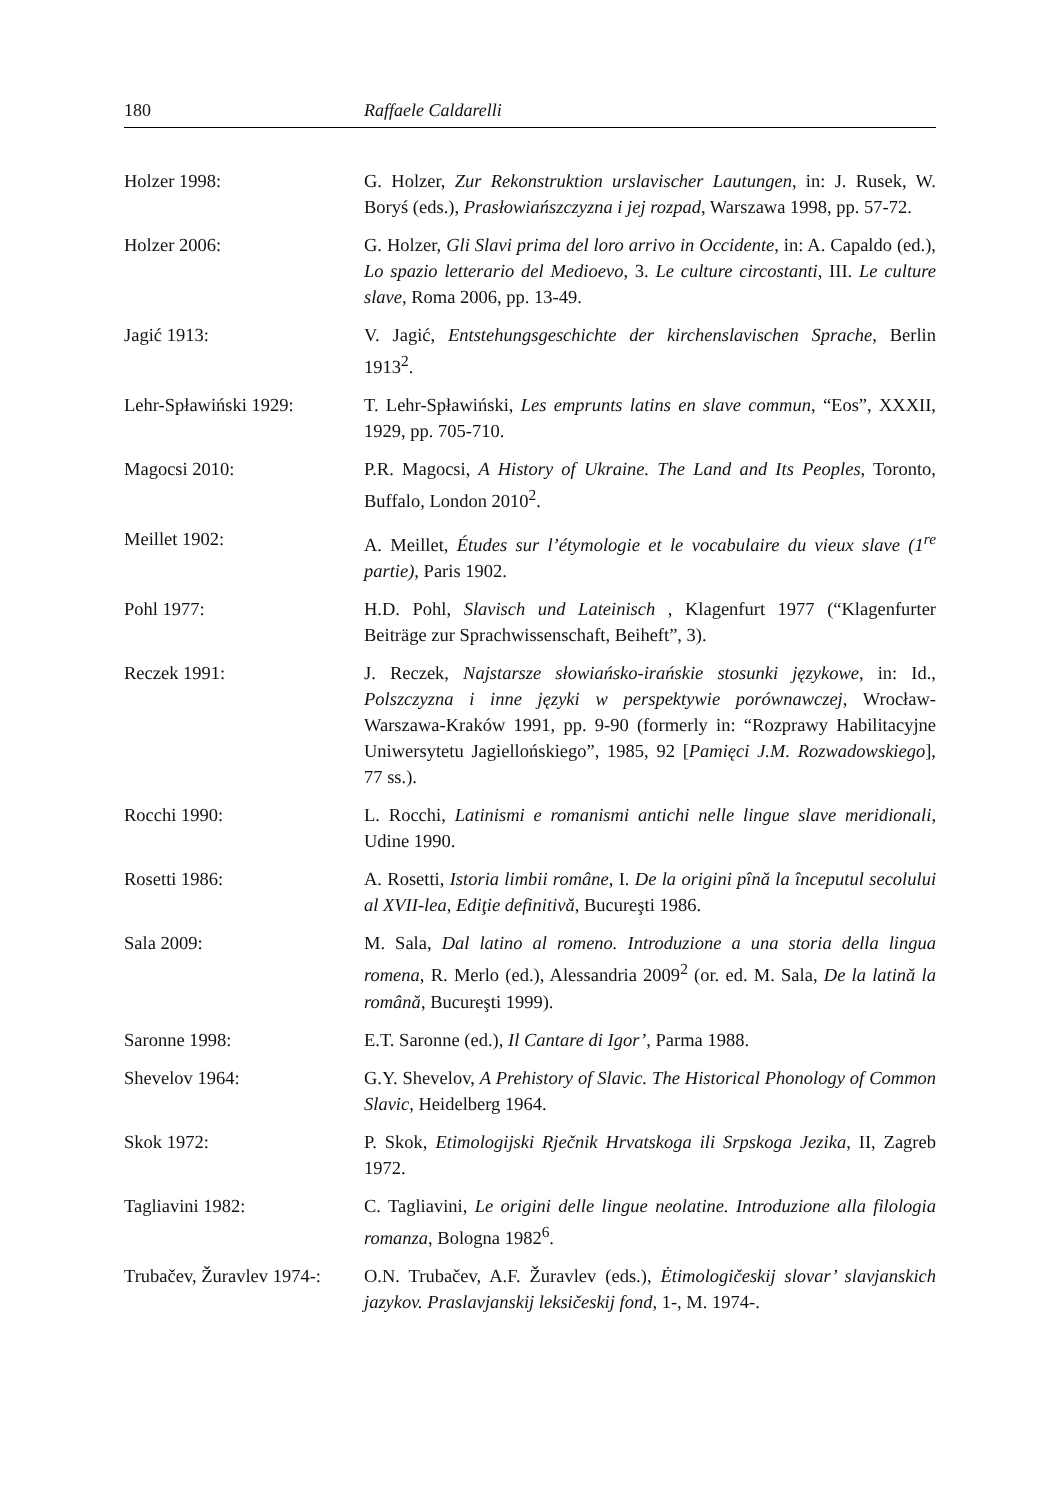180 Raffaele Caldarelli
| Holzer 1998: | G. Holzer, Zur Rekonstruktion urslavischer Lautungen , in: J. Rusek, W. Boryś (eds.), Prasłowiańszczyzna i jej rozpad , Warszawa 1998, pp. 57-72. |
| Holzer 2006: | G. Holzer, Gli Slavi prima del loro arrivo in Occidente , in: A. Capaldo (ed.), Lo spazio letterario del Medioevo , 3. Le culture circostanti , III. Le culture slave , Roma 2006, pp. 13-49. |
| Jagić 1913: | V. Jagić, Entstehungsgeschichte der kirchenslavischen Sprache , Berlin 1913<sup>2</sup>. |
| Lehr-Spławiński 1929: | T. Lehr-Spławiński, Les emprunts latins en slave commun , “Eos”, XXXII, 1929, pp. 705-710. |
| Magocsi 2010: | P.R. Magocsi, A History of Ukraine. The Land and Its Peoples , Toronto, Buffalo, London 2010<sup>2</sup>. |
| Meillet 1902: | A. Meillet, Études sur l’étymologie et le vocabulaire du vieux slave (1<sup>re</sup> partie) , Paris 1902. |
| Pohl 1977: | H.D. Pohl, Slavisch und Lateinisch , Klagenfurt 1977 (“Klagenfurter Beiträge zur Sprachwissenschaft, Beiheft”, 3). |
| Reczek 1991: | J. Reczek, Najstarsze słowiańsko-irańskie stosunki językowe , in: Id., Polszczyzna i inne języki w perspektywie porównawczej , Wrocław-Warszawa-Kraków 1991, pp. 9-90 (formerly in: “Rozprawy Habilitacyjne Uniwersytetu Jagiellońskiego”, 1985, 92 [ Pamięci J.M. Rozwadowskiego ], 77 ss.). |
| Rocchi 1990: | L. Rocchi, Latinismi e romanismi antichi nelle lingue slave meridionali , Udine 1990. |
| Rosetti 1986: | A. Rosetti, Istoria limbii române , I. De la origini pînă la începutul secolului al XVII-lea, Ediţie definitivă , Bucureşti 1986. |
| Sala 2009: | M. Sala, Dal latino al romeno. Introduzione a una storia della lingua romena , R. Merlo (ed.), Alessandria 2009<sup>2</sup> (or. ed. M. Sala, De la latină la română , Bucureşti 1999). |
| Saronne 1998: | E.T. Saronne (ed.), Il Cantare di Igor’ , Parma 1988. |
| Shevelov 1964: | G.Y. Shevelov, A Prehistory of Slavic. The Historical Phonology of Common Slavic , Heidelberg 1964. |
| Skok 1972: | P. Skok, Etimologijski Rječnik Hrvatskoga ili Srpskoga Jezika , II, Zagreb 1972. |
| Tagliavini 1982: | C. Tagliavini, Le origini delle lingue neolatine. Introduzione alla filologia romanza , Bologna 1982<sup>6</sup>. |
| Trubačev, Žuravlev 1974-: | O.N. Trubačev, A.F. Žuravlev (eds.), Ėtimologičeskij slovar’ slavjanskich jazykov. Praslavjanskij leksičeskij fond , 1-, M. 1974-. |